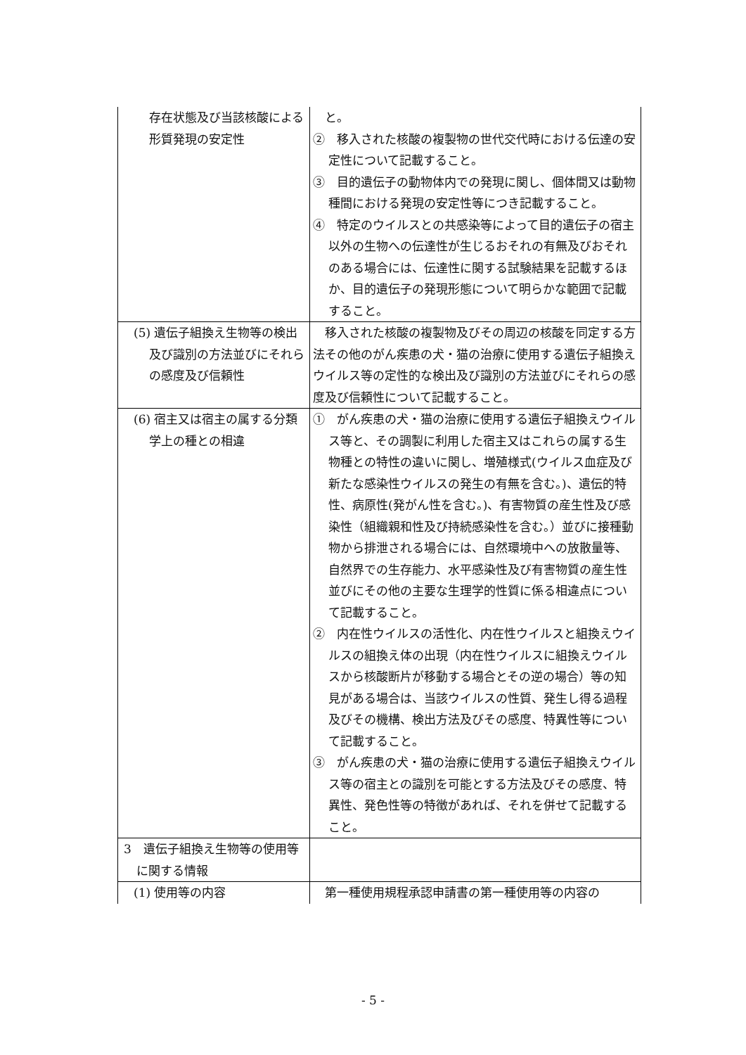| 存在状態及び当該核酸による形質発現の安定性 | と。 ② 移入された核酸の複製物の世代交代時における伝達の安定性について記載すること。 ③ 目的遺伝子の動物体内での発現に関し、個体間又は動物種間における発現の安定性等につき記載すること。 ④ 特定のウイルスとの共感染等によって目的遺伝子の宿主以外の生物への伝達性が生じるおそれの有無及びおそれのある場合には、伝達性に関する試験結果を記載するほか、目的遺伝子の発現形態について明らかな範囲で記載すること。 |
| (5) 遺伝子組換え生物等の検出及び識別の方法並びにそれらの感度及び信頼性 | 移入された核酸の複製物及びその周辺の核酸を同定する方法その他のがん疾患の犬・猫の治療に使用する遺伝子組換えウイルス等の定性的な検出及び識別の方法並びにそれらの感度及び信頼性について記載すること。 |
| (6) 宿主又は宿主の属する分類学上の種との相違 | ① がん疾患の犬・猫の治療に使用する遺伝子組換えウイルス等と、その調製に利用した宿主又はこれらの属する生物種との特性の違いに関し、増殖様式(ウイルス血症及び新たな感染性ウイルスの発生の有無を含む。)、遺伝的特性、病原性(発がん性を含む。)、有害物質の産生性及び感染性（組織親和性及び持続感染性を含む。）並びに接種動物から排泄される場合には、自然環境中への放散量等、自然界での生存能力、水平感染性及び有害物質の産生性並びにその他の主要な生理学的性質に係る相違点について記載すること。 ② 内在性ウイルスの活性化、内在性ウイルスと組換えウイルスの組換え体の出現（内在性ウイルスに組換えウイルスから核酸断片が移動する場合とその逆の場合）等の知見がある場合は、当該ウイルスの性質、発生し得る過程及びその機構、検出方法及びその感度、特異性等について記載すること。 ③ がん疾患の犬・猫の治療に使用する遺伝子組換えウイルス等の宿主との識別を可能とする方法及びその感度、特異性、発色性等の特徴があれば、それを併せて記載すること。 |
| 3 遺伝子組換え生物等の使用等に関する情報 | |
| (1) 使用等の内容 | 第一種使用規程承認申請書の第一種使用等の内容の |
- 5 -